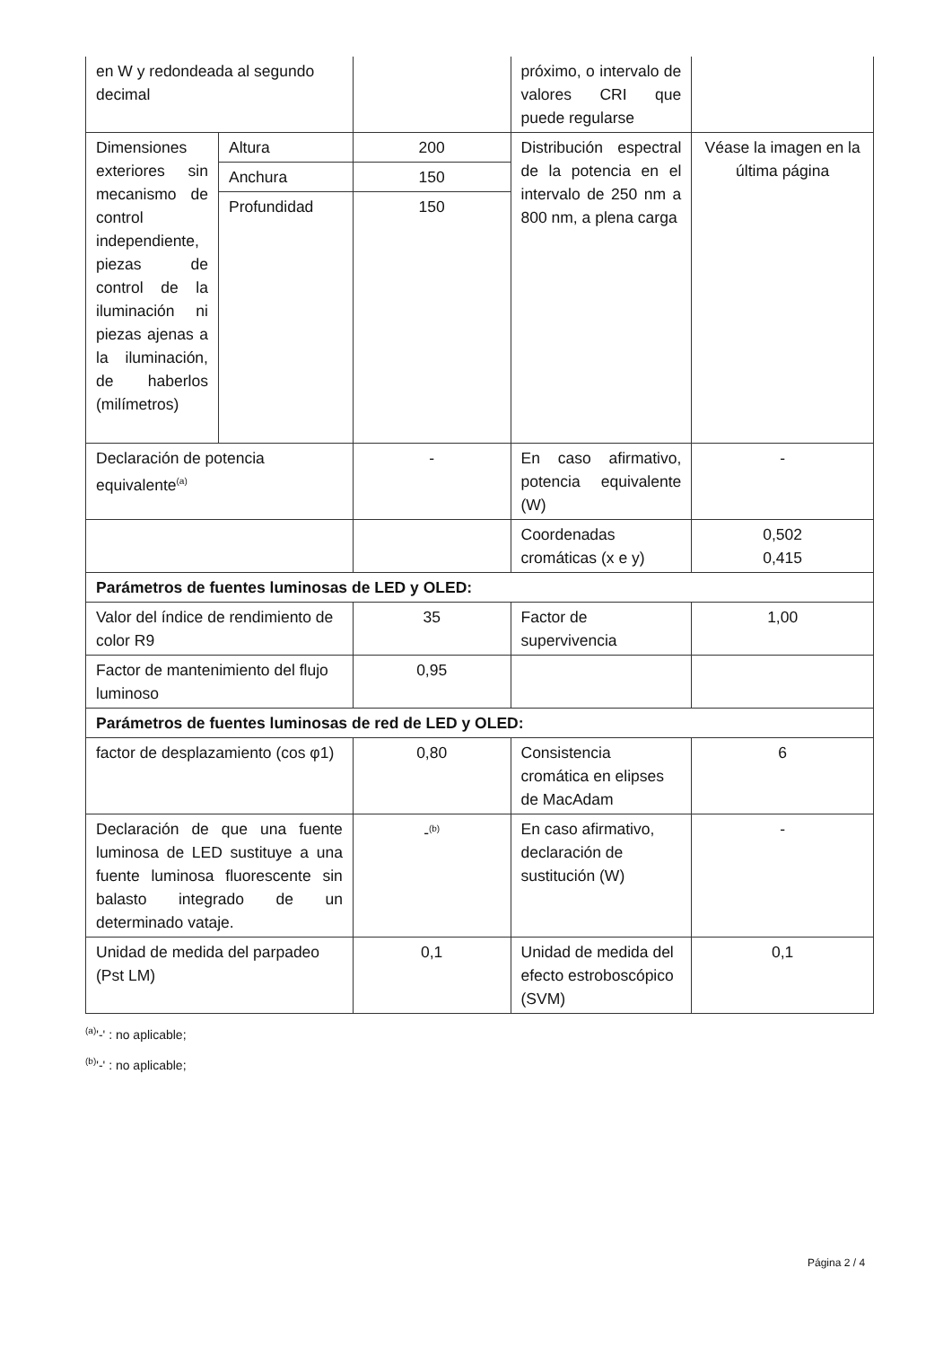| en W y redondeada al segundo decimal | | | próximo, o intervalo de valores CRI que puede regularse | |
| Dimensiones exteriores sin mecanismo de control independiente, piezas de control de la iluminación ni piezas ajenas a la iluminación, de haberlos (milímetros) | Altura | 200 | Distribución espectral de la potencia en el intervalo de 250 nm a 800 nm, a plena carga | Véase la imagen en la última página |
| | Anchura | 150 | | |
| | Profundidad | 150 | | |
| Declaración de potencia equivalente<sup>(a)</sup> | | - | En caso afirmativo, potencia equivalente (W) | - |
| | | | Coordenadas cromáticas (x e y) | 0,502 0,415 |
| Parámetros de fuentes luminosas de LED y OLED: | | | | |
| Valor del índice de rendimiento de color R9 | | 35 | Factor de supervivencia | 1,00 |
| Factor de mantenimiento del flujo luminoso | | 0,95 | | |
| Parámetros de fuentes luminosas de red de LED y OLED: | | | | |
| factor de desplazamiento (cos φ1) | | 0,80 | Consistencia cromática en elipses de MacAdam | 6 |
| Declaración de que una fuente luminosa de LED sustituye a una fuente luminosa fluorescente sin balasto integrado de un determinado vataje. | | -<sup>(b)</sup> | En caso afirmativo, declaración de sustitución (W) | - |
| Unidad de medida del parpadeo (Pst LM) | | 0,1 | Unidad de medida del efecto estroboscópico (SVM) | 0,1 |
<sup>(a)</sup> '-' : no aplicable;
<sup>(b)</sup> '-' : no aplicable;
Página 2 / 4